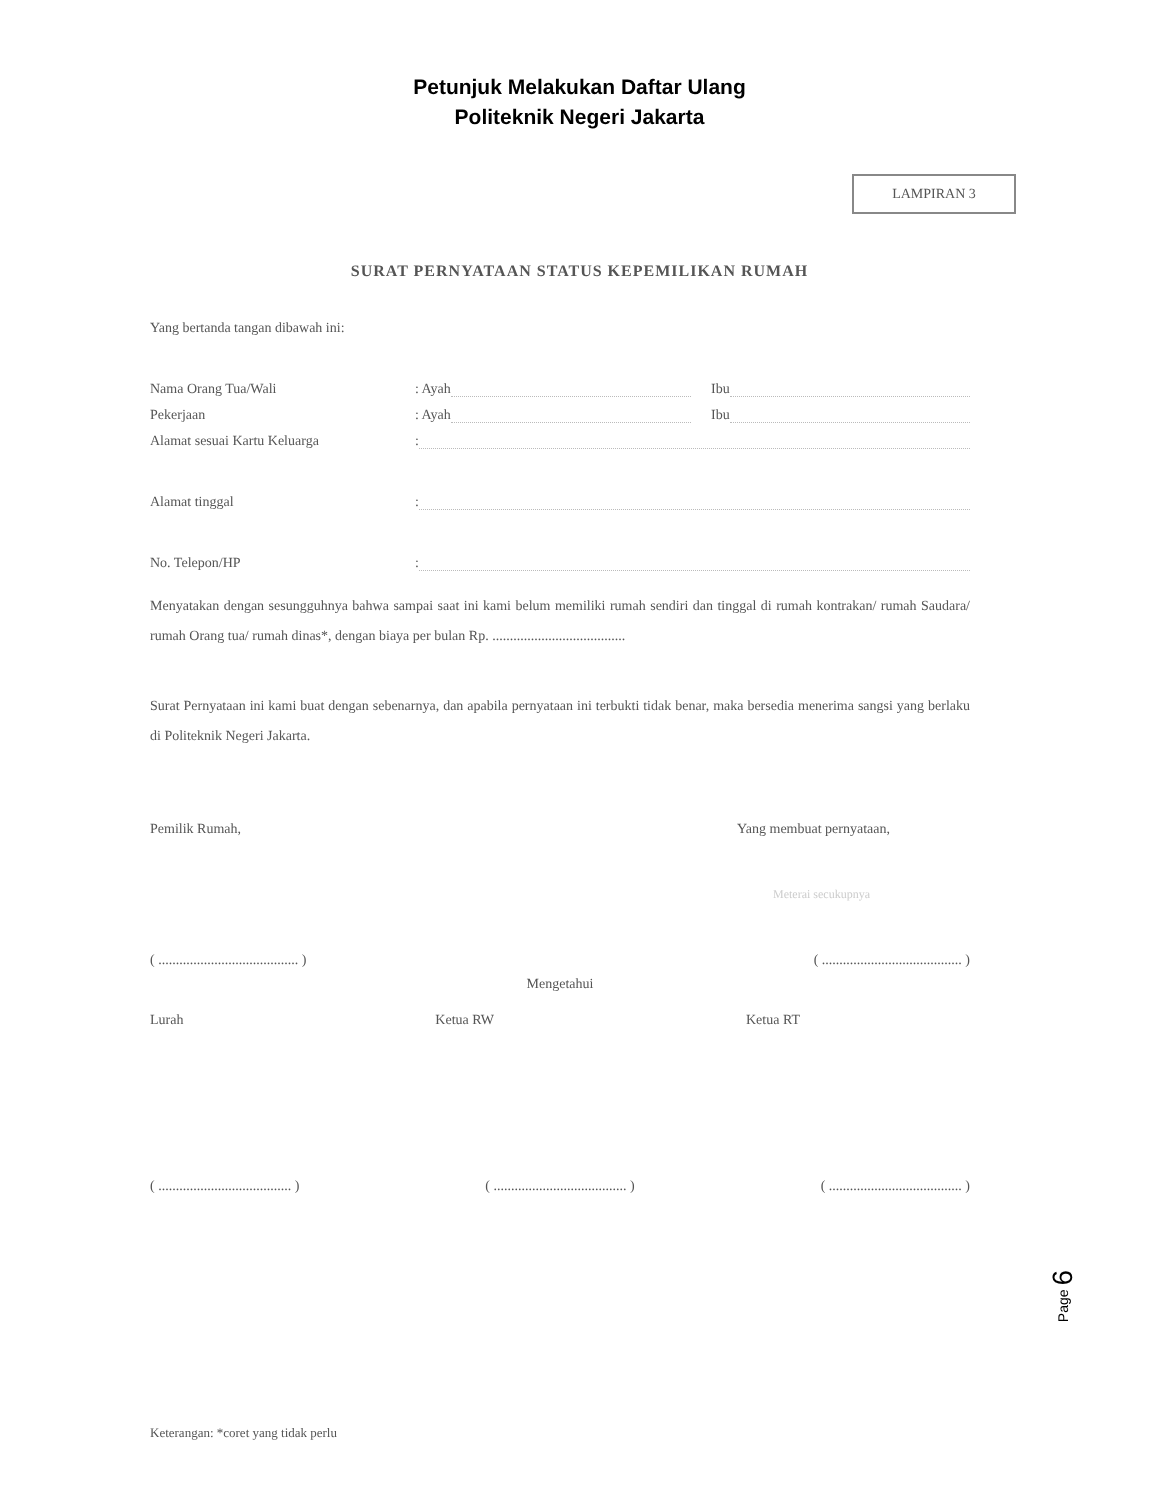Petunjuk Melakukan Daftar Ulang
Politeknik Negeri Jakarta
LAMPIRAN 3
SURAT PERNYATAAN STATUS KEPEMILIKAN RUMAH
Yang bertanda tangan dibawah ini:
Nama Orang Tua/Wali: Ayah Ibu
Pekerjaan: Ayah Ibu
Alamat sesuai Kartu Keluarga:
Alamat tinggal:
No. Telepon/HP:
Menyatakan dengan sesungguhnya bahwa sampai saat ini kami belum memiliki rumah sendiri dan tinggal di rumah kontrakan/ rumah Saudara/ rumah Orang tua/ rumah dinas*, dengan biaya per bulan Rp. ......................................
Surat Pernyataan ini kami buat dengan sebenarnya, dan apabila pernyataan ini terbukti tidak benar, maka bersedia menerima sangsi yang berlaku di Politeknik Negeri Jakarta.
Pemilik Rumah, Yang membuat pernyataan,
Meterai secukupnya
( ........................................ ) ( ........................................ )
Mengetahui
Lurah Ketua RW Ketua RT
( ...................................... ) ( ...................................... ) ( ...................................... )
Page 6
Keterangan: *coret yang tidak perlu